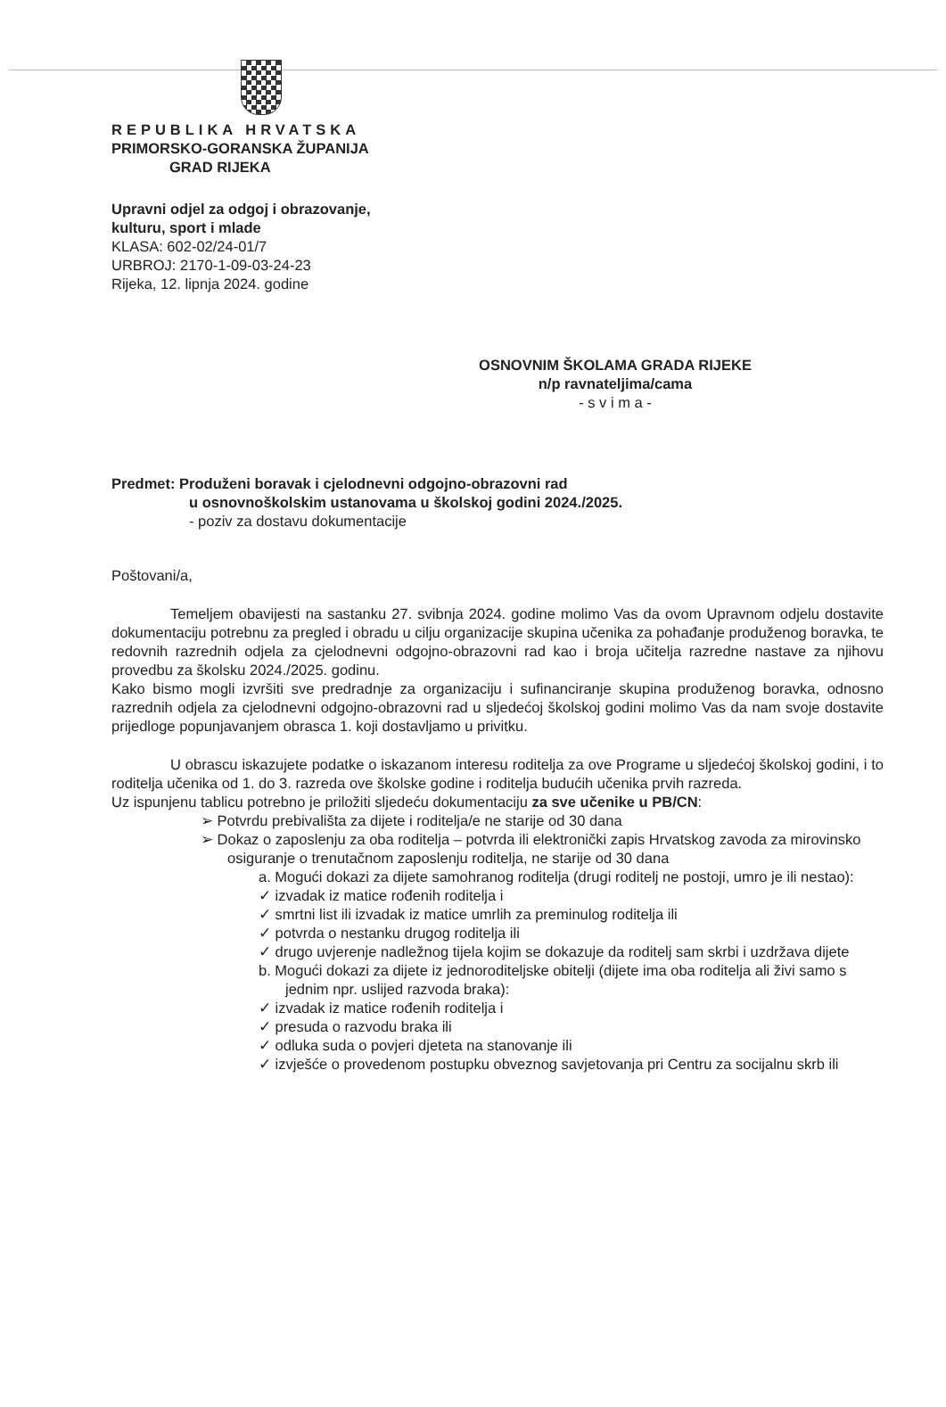REPUBLIKA HRVATSKA
PRIMORSKO-GORANSKA ŽUPANIJA
GRAD RIJEKA
Upravni odjel za odgoj i obrazovanje,
kulturu, sport i mlade
KLASA: 602-02/24-01/7
URBROJ: 2170-1-09-03-24-23
Rijeka, 12. lipnja 2024. godine
OSNOVNIM ŠKOLAMA GRADA RIJEKE
n/p ravnateljima/cama
- s v i m a -
Predmet: Produženi boravak i cjelodnevni odgojno-obrazovni rad
u osnovnoškolskim ustanovama u školskoj godini 2024./2025.
- poziv za dostavu dokumentacije
Poštovani/a,
Temeljem obavijesti na sastanku 27. svibnja 2024. godine molimo Vas da ovom Upravnom odjelu dostavite dokumentaciju potrebnu za pregled i obradu u cilju organizacije skupina učenika za pohađanje produženog boravka, te redovnih razrednih odjela za cjelodnevni odgojno-obrazovni rad kao i broja učitelja razredne nastave za njihovu provedbu za školsku 2024./2025. godinu.
Kako bismo mogli izvršiti sve predradnje za organizaciju i sufinanciranje skupina produženog boravka, odnosno razrednih odjela za cjelodnevni odgojno-obrazovni rad u sljedećoj školskoj godini molimo Vas da nam svoje dostavite prijedloge popunjavanjem obrasca 1. koji dostavljamo u privitku.
U obrascu iskazujete podatke o iskazanom interesu roditelja za ove Programe u sljedećoj školskoj godini, i to roditelja učenika od 1. do 3. razreda ove školske godine i roditelja budućih učenika prvih razreda.
Uz ispunjenu tablicu potrebno je priložiti sljedeću dokumentaciju za sve učenike u PB/CN:
➢ Potvrdu prebivališta za dijete i roditelja/e ne starije od 30 dana
➢ Dokaz o zaposlenju za oba roditelja – potvrda ili elektronički zapis Hrvatskog zavoda za mirovinsko osiguranje o trenutačnom zaposlenju roditelja, ne starije od 30 dana
a. Mogući dokazi za dijete samohranog roditelja (drugi roditelj ne postoji, umro je ili nestao):
✓ izvadak iz matice rođenih roditelja i
✓ smrtni list ili izvadak iz matice umrlih za preminulog roditelja ili
✓ potvrda o nestanku drugog roditelja ili
✓ drugo uvjerenje nadležnog tijela kojim se dokazuje da roditelj sam skrbi i uzdržava dijete
b. Mogući dokazi za dijete iz jednoroditeljske obitelji (dijete ima oba roditelja ali živi samo s jednim npr. uslijed razvoda braka):
✓ izvadak iz matice rođenih roditelja i
✓ presuda o razvodu braka ili
✓ odluka suda o povjeri djeteta na stanovanje ili
✓ izvješće o provedenom postupku obveznog savjetovanja pri Centru za socijalnu skrb ili